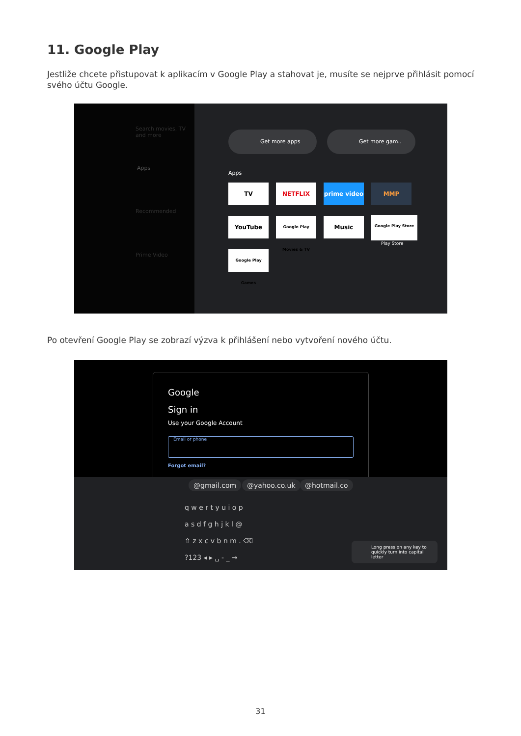11. Google Play
Jestliže chcete přistupovat k aplikacím v Google Play a stahovat je, musíte se nejprve přihlásit pomocí svého účtu Google.
Search movies, TV and more
Apps
Recommended
Prime Video
Get more apps Get more gam..
Apps
TV NETFLIX prime video MMP
YouTube
Google Play Movies & TV
Music Google Play Store
Play Store
Google Play Games
Po otevření Google Play se zobrazí výzva k přihlášení nebo vytvoření nového účtu.
Google
Sign in
Use your Google Account
Email or phone
Forgot email?
@gmail.com @yahoo.co.uk @hotmail.co
q w e r t y u i o p
a s d f g h j k l @
⇧ z x c v b n m . ⌫
?123 ◂ ▸ ␣ - _ →
Long press on any key to quickly turn into capital letter
31